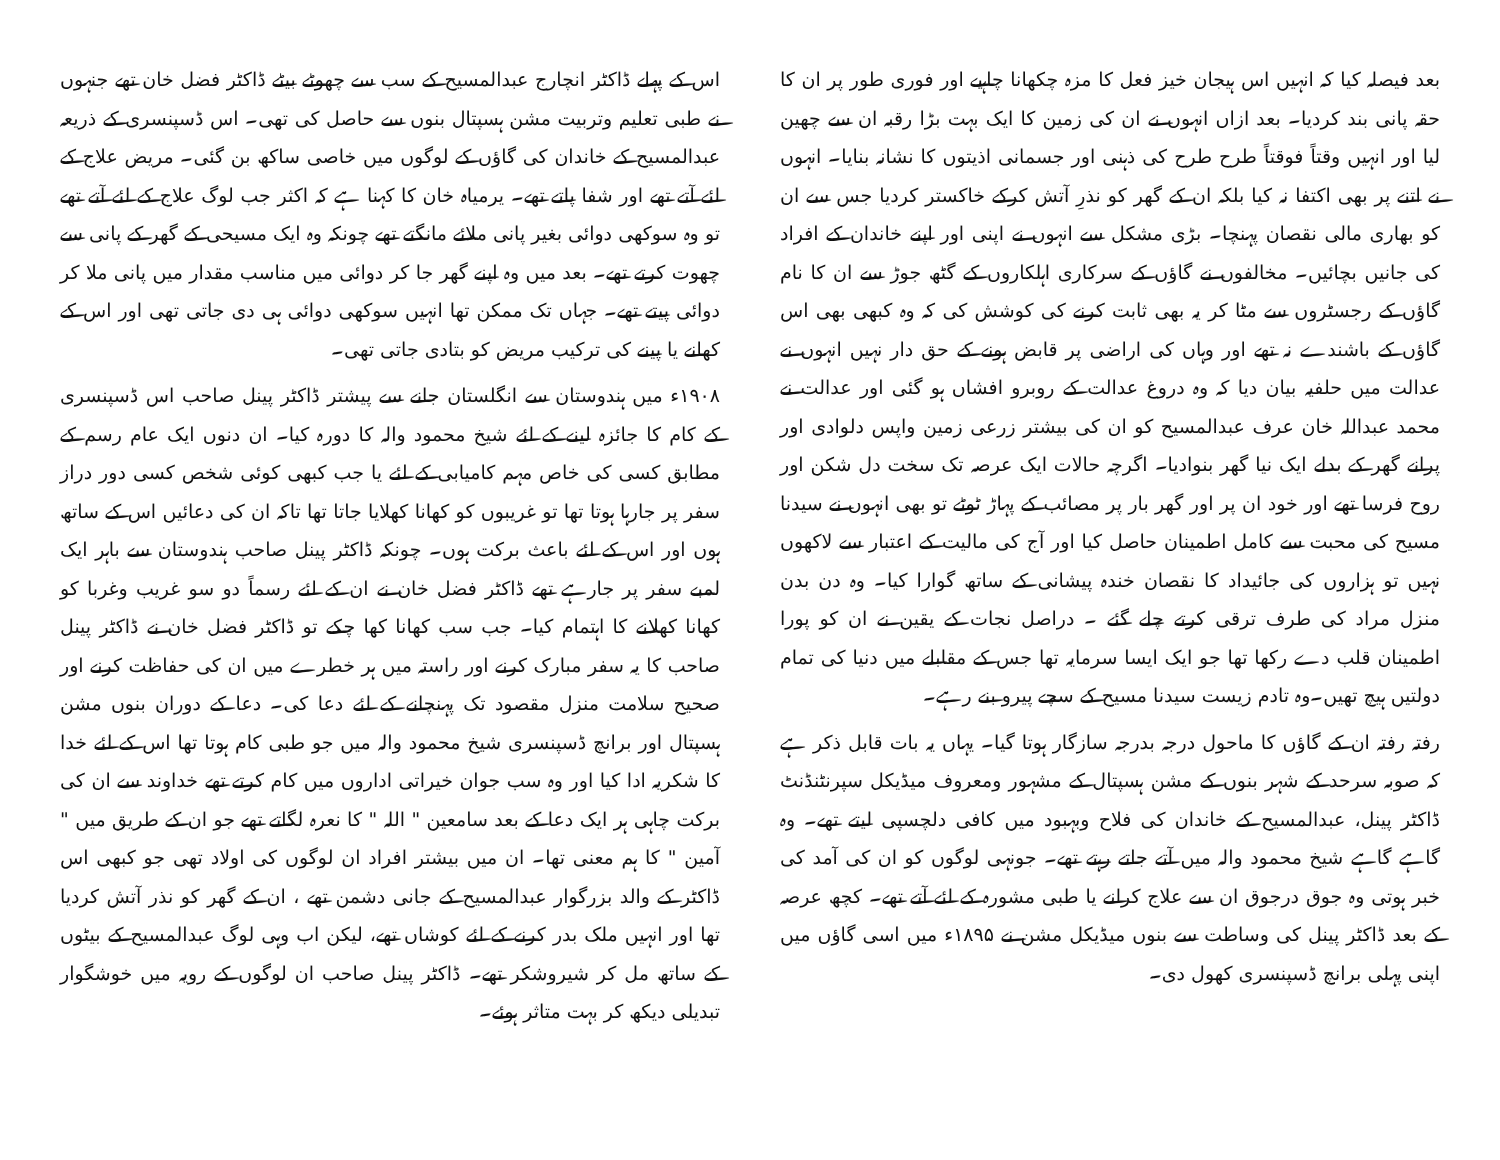بعد فیصلہ کیا کہ انہیں اس ہیجان خیز فعل کا مزہ چکھانا چاہیے اور فوری طور پر ان کا حقہ پانی بند کردیا۔ بعد ازاں انہوں نے ان کی زمین کا ایک بہت بڑا رقبہ ان سے چھین لیا اور انہیں وقتاً فوقتاً طرح طرح کی ذہنی اور جسمانی اذیتوں کا نشانہ بنایا۔ انہوں نے اتنے پر بھی اکتفا نہ کیا بلکہ ان کے گھر کو نذرِ آتش کرکے خاکستر کردیا جس سے ان کو بھاری مالی نقصان پہنچا۔ بڑی مشکل سے انہوں نے اپنی اور اپنے خاندان کے افراد کی جانیں بچائیں۔ مخالفوں نے گاؤں کے سرکاری اہلکاروں کے گٹھ جوڑ سے ان کا نام گاؤں کے رجسٹروں سے مٹا کر یہ بھی ثابت کرنے کی کوشش کی کہ وہ کبھی بھی اس گاؤں کے باشندے نہ تھے اور وہاں کی اراضی پر قابض ہونے کے حق دار نہیں انہوں نے عدالت میں حلفیہ بیان دیا کہ وہ دروغ عدالت کے روبرو افشاں ہو گئی اور عدالت نے محمد عبداللہ خان عرف عبدالمسیح کو ان کی بیشتر زرعی زمین واپس دلوادی اور پرانے گھر کے بدلے ایک نیا گھر بنوادیا۔ اگرچہ حالات ایک عرصہ تک سخت دل شکن اور روح فرسا تھے اور خود ان پر اور گھر بار پر مصائب کے پہاڑ ٹوٹے تو بھی انہوں نے سیدنا مسیح کی محبت سے کامل اطمینان حاصل کیا اور آج کی مالیت کے اعتبار سے لاکھوں نہیں تو ہزاروں کی جائیداد کا نقصان خندہ پیشانی کے ساتھ گوارا کیا۔ وہ دن بدن منزل مراد کی طرف ترقی کرتے چلے گئے ۔ دراصل نجات کے یقین نے ان کو پورا اطمینان قلب دے رکھا تھا جو ایک ایسا سرمایہ تھا جس کے مقابلے میں دنیا کی تمام دولتیں ہیچ تھیں۔وہ تادم زیست سیدنا مسیح کے سچے پیرو بنے رہے۔
رفتہ رفتہ ان کے گاؤں کا ماحول درجہ بدرجہ سازگار ہوتا گیا۔ یہاں یہ بات قابل ذکر ہے کہ صوبہ سرحد کے شہر بنوں کے مشن ہسپتال کے مشہور ومعروف میڈیکل سپرنٹنڈنٹ ڈاکٹر پینل، عبدالمسیح کے خاندان کی فلاح وبہبود میں کافی دلچسپی لیتے تھے۔ وہ گاہے گاہے شیخ محمود والہ میں آتے جاتے رہتے تھے۔ جونہی لوگوں کو ان کی آمد کی خبر ہوتی وہ جوق درجوق ان سے علاج کرانے یا طبی مشورہ کے لئے آتے تھے۔ کچھ عرصہ کے بعد ڈاکٹر پینل کی وساطت سے بنوں میڈیکل مشن نے ۱۸۹۵ء میں اسی گاؤں میں اپنی پہلی برانچ ڈسپنسری کھول دی۔
اس کے پہلے ڈاکٹر انچارج عبدالمسیح کے سب سے چھوٹے بیٹے ڈاکٹر فضل خان تھے جنہوں نے طبی تعلیم وتربیت مشن ہسپتال بنوں سے حاصل کی تھی۔ اس ڈسپنسری کے ذریعہ عبدالمسیح کے خاندان کی گاؤں کے لوگوں میں خاصی ساکھ بن گئی۔ مریض علاج کے لئے آتے تھے اور شفا پاتے تھے۔ یرمیاہ خان کا کہنا ہے کہ اکثر جب لوگ علاج کے لئے آتے تھے تو وہ سوکھی دوائی بغیر پانی ملائے مانگتے تھے چونکہ وہ ایک مسیحی کے گھر کے پانی سے چھوت کرتے تھے۔ بعد میں وہ اپنے گھر جا کر دوائی میں مناسب مقدار میں پانی ملا کر دوائی پیتے تھے۔ جہاں تک ممکن تھا انہیں سوکھی دوائی ہی دی جاتی تھی اور اس کے کھانے یا پینے کی ترکیب مریض کو بتادی جاتی تھی۔
۱۹۰۸ء میں ہندوستان سے انگلستان جانے سے پیشتر ڈاکٹر پینل صاحب اس ڈسپنسری کے کام کا جائزہ لینے کے لئے شیخ محمود والہ کا دورہ کیا۔ ان دنوں ایک عام رسم کے مطابق کسی کی خاص مہم کامیابی کے لئے یا جب کبھی کوئی شخص کسی دور دراز سفر پر جارہا ہوتا تھا تو غریبوں کو کھانا کھلایا جاتا تھا تاکہ ان کی دعائیں اس کے ساتھ ہوں اور اس کے لئے باعث برکت ہوں۔ چونکہ ڈاکٹر پینل صاحب ہندوستان سے باہر ایک لمبے سفر پر جارہے تھے ڈاکٹر فضل خان نے ان کے لئے رسماً دو سو غریب وغربا کو کھانا کھلانے کا اہتمام کیا۔ جب سب کھانا کھا چکے تو ڈاکٹر فضل خان نے ڈاکٹر پینل صاحب کا یہ سفر مبارک کرنے اور راستہ میں ہر خطرے میں ان کی حفاظت کرنے اور صحیح سلامت منزل مقصود تک پہنچانے کے لئے دعا کی۔ دعا کے دوران بنوں مشن ہسپتال اور برانچ ڈسپنسری شیخ محمود والہ میں جو طبی کام ہوتا تھا اس کے لئے خدا کا شکریہ ادا کیا اور وہ سب جوان خیراتی اداروں میں کام کرتے تھے خداوند سے ان کی برکت چاہی ہر ایک دعا کے بعد سامعین " اللہ " کا نعرہ لگاتے تھے جو ان کے طریق میں " آمین " کا ہم معنی تھا۔ ان میں بیشتر افراد ان لوگوں کی اولاد تھی جو کبھی اس ڈاکٹر کے والد بزرگوار عبدالمسیح کے جانی دشمن تھے ، ان کے گھر کو نذر آتش کردیا تھا اور انہیں ملک بدر کرنے کے لئے کوشاں تھے، لیکن اب وہی لوگ عبدالمسیح کے بیٹوں کے ساتھ مل کر شیروشکر تھے۔ ڈاکٹر پینل صاحب ان لوگوں کے رویہ میں خوشگوار تبدیلی دیکھ کر بہت متاثر ہوئے۔